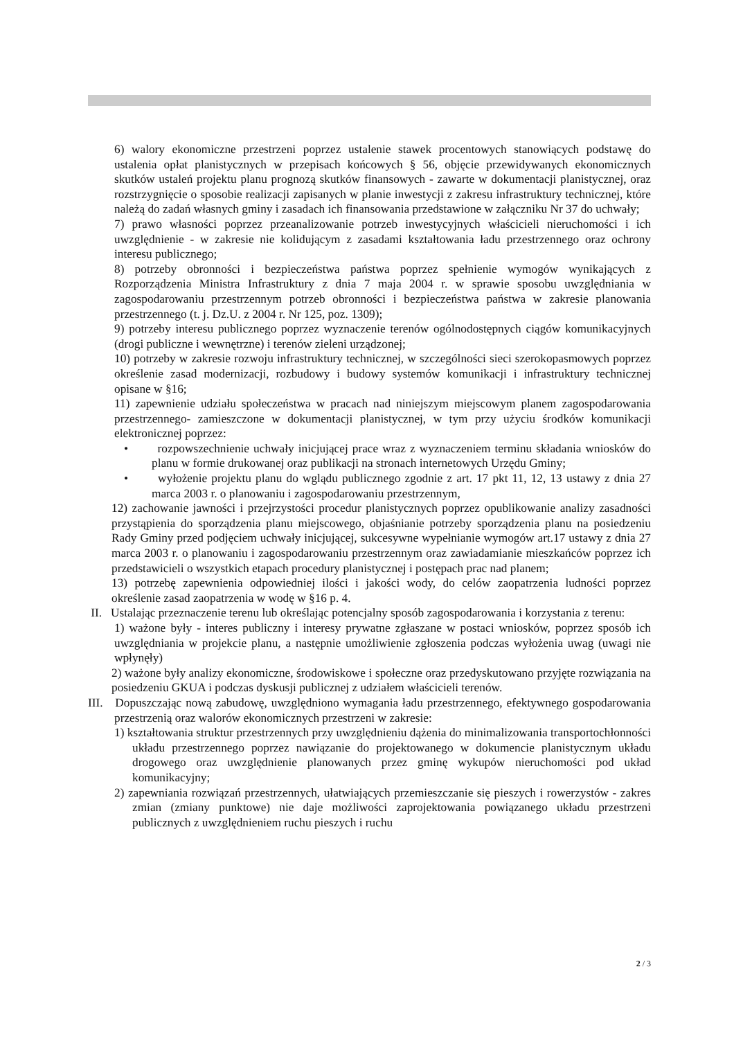6) walory ekonomiczne przestrzeni poprzez ustalenie stawek procentowych stanowiących podstawę do ustalenia opłat planistycznych w przepisach końcowych § 56, objęcie przewidywanych ekonomicznych skutków ustaleń projektu planu prognozą skutków finansowych - zawarte w dokumentacji planistycznej, oraz rozstrzygnięcie o sposobie realizacji zapisanych w planie inwestycji z zakresu infrastruktury technicznej, które należą do zadań własnych gminy i zasadach ich finansowania przedstawione w załączniku Nr 37 do uchwały;
7) prawo własności poprzez przeanalizowanie potrzeb inwestycyjnych właścicieli nieruchomości i ich uwzględnienie - w zakresie nie kolidującym z zasadami kształtowania ładu przestrzennego oraz ochrony interesu publicznego;
8) potrzeby obronności i bezpieczeństwa państwa poprzez spełnienie wymogów wynikających z Rozporządzenia Ministra Infrastruktury z dnia 7 maja 2004 r. w sprawie sposobu uwzględniania w zagospodarowaniu przestrzennym potrzeb obronności i bezpieczeństwa państwa w zakresie planowania przestrzennego (t. j. Dz.U. z 2004 r. Nr 125, poz. 1309);
9) potrzeby interesu publicznego poprzez wyznaczenie terenów ogólnodostępnych ciągów komunikacyjnych (drogi publiczne i wewnętrzne) i terenów zieleni urządzonej;
10) potrzeby w zakresie rozwoju infrastruktury technicznej, w szczególności sieci szerokopasmowych poprzez określenie zasad modernizacji, rozbudowy i budowy systemów komunikacji i infrastruktury technicznej opisane w §16;
11) zapewnienie udziału społeczeństwa w pracach nad niniejszym miejscowym planem zagospodarowania przestrzennego- zamieszczone w dokumentacji planistycznej, w tym przy użyciu środków komunikacji elektronicznej poprzez:
• rozpowszechnienie uchwały inicjującej prace wraz z wyznaczeniem terminu składania wniosków do planu w formie drukowanej oraz publikacji na stronach internetowych Urzędu Gminy;
• wyłożenie projektu planu do wglądu publicznego zgodnie z art. 17 pkt 11, 12, 13 ustawy z dnia 27 marca 2003 r. o planowaniu i zagospodarowaniu przestrzennym,
12) zachowanie jawności i przejrzystości procedur planistycznych poprzez opublikowanie analizy zasadności przystąpienia do sporządzenia planu miejscowego, objaśnianie potrzeby sporządzenia planu na posiedzeniu Rady Gminy przed podjęciem uchwały inicjującej, sukcesywne wypełnianie wymogów art.17 ustawy z dnia 27 marca 2003 r. o planowaniu i zagospodarowaniu przestrzennym oraz zawiadamianie mieszkańców poprzez ich przedstawicieli o wszystkich etapach procedury planistycznej i postępach prac nad planem;
13) potrzebę zapewnienia odpowiedniej ilości i jakości wody, do celów zaopatrzenia ludności poprzez określenie zasad zaopatrzenia w wodę w §16 p. 4.
II. Ustalając przeznaczenie terenu lub określając potencjalny sposób zagospodarowania i korzystania z terenu:
1) ważone były - interes publiczny i interesy prywatne zgłaszane w postaci wniosków, poprzez sposób ich uwzględniania w projekcie planu, a następnie umożliwienie zgłoszenia podczas wyłożenia uwag (uwagi nie wpłynęły)
2) ważone były analizy ekonomiczne, środowiskowe i społeczne oraz przedyskutowano przyjęte rozwiązania na posiedzeniu GKUA i podczas dyskusji publicznej z udziałem właścicieli terenów.
III. Dopuszczając nową zabudowę, uwzględniono wymagania ładu przestrzennego, efektywnego gospodarowania przestrzenią oraz walorów ekonomicznych przestrzeni w zakresie:
1) kształtowania struktur przestrzennych przy uwzględnieniu dążenia do minimalizowania transportochłonności układu przestrzennego poprzez nawiązanie do projektowanego w dokumencie planistycznym układu drogowego oraz uwzględnienie planowanych przez gminę wykupów nieruchomości pod układ komunikacyjny;
2) zapewniania rozwiązań przestrzennych, ułatwiających przemieszczanie się pieszych i rowerzystów - zakres zmian (zmiany punktowe) nie daje możliwości zaprojektowania powiązanego układu przestrzeni publicznych z uwzględnieniem ruchu pieszych i ruchu
2 / 3